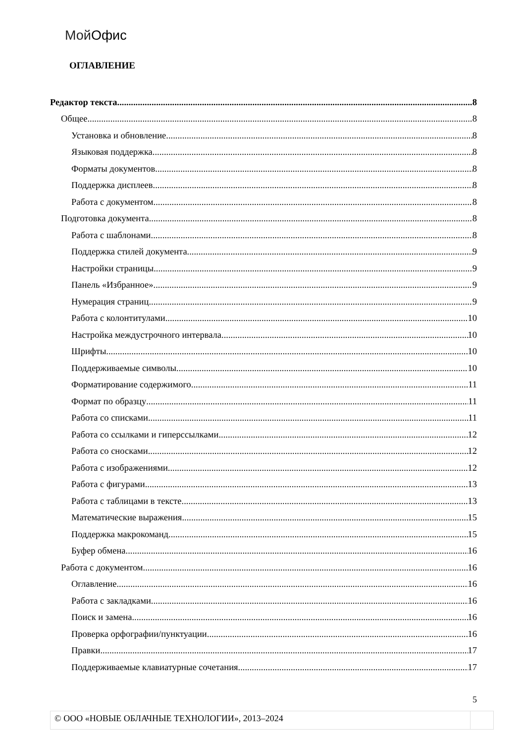Мой Офис
ОГЛАВЛЕНИЕ
Редактор текста 8
Общее 8
Установка и обновление 8
Языковая поддержка 8
Форматы документов 8
Поддержка дисплеев 8
Работа с документом 8
Подготовка документа 8
Работа с шаблонами 8
Поддержка стилей документа 9
Настройки страницы 9
Панель «Избранное» 9
Нумерация страниц 9
Работа с колонтитулами 10
Настройка междустрочного интервала 10
Шрифты 10
Поддерживаемые символы 10
Форматирование содержимого 11
Формат по образцу 11
Работа со списками 11
Работа со ссылками и гиперссылками 12
Работа со сносками 12
Работа с изображениями 12
Работа с фигурами 13
Работа с таблицами в тексте 13
Математические выражения 15
Поддержка макрокоманд 15
Буфер обмена 16
Работа с документом 16
Оглавление 16
Работа с закладками 16
Поиск и замена 16
Проверка орфографии/пунктуации 16
Правки 17
Поддерживаемые клавиатурные сочетания 17
5
© ООО «НОВЫЕ ОБЛАЧНЫЕ ТЕХНОЛОГИИ», 2013–2024